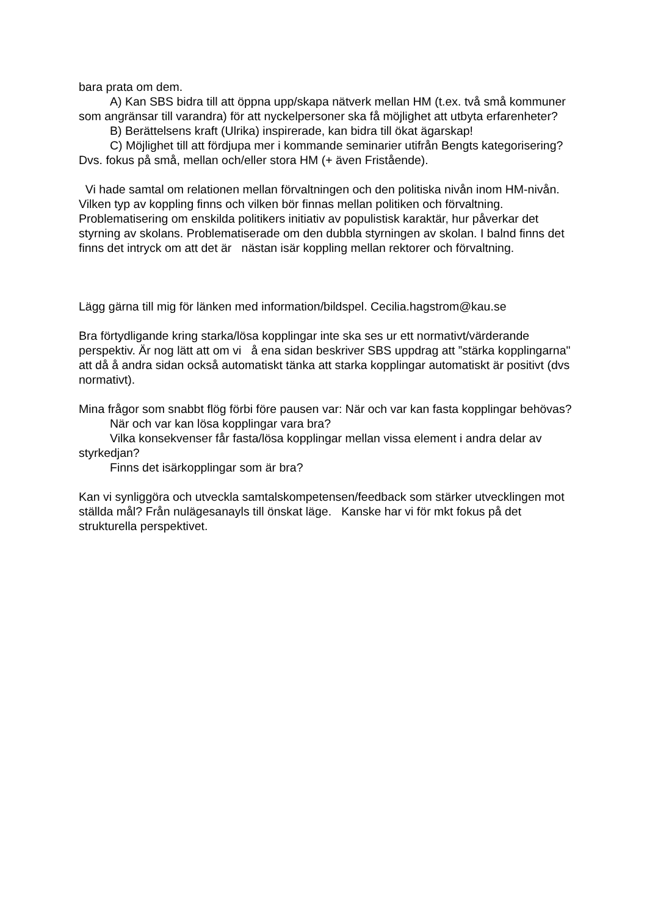bara prata om dem.
A) Kan SBS bidra till att öppna upp/skapa nätverk mellan HM (t.ex. två små kommuner som angränsar till varandra) för att nyckelpersoner ska få möjlighet att utbyta erfarenheter?
B) Berättelsens kraft (Ulrika) inspirerade, kan bidra till ökat ägarskap!
C) Möjlighet till att fördjupa mer i kommande seminarier utifrån Bengts kategorisering? Dvs. fokus på små, mellan och/eller stora HM (+ även Fristående).
Vi hade samtal om relationen mellan förvaltningen och den politiska nivån inom HM-nivån. Vilken typ av koppling finns och vilken bör finnas mellan politiken och förvaltning. Problematisering om enskilda politikers initiativ av populistisk karaktär, hur påverkar det styrning av skolans. Problematiserade om den dubbla styrningen av skolan. I balnd finns det finns det intryck om att det är nästan isär koppling mellan rektorer och förvaltning.
Lägg gärna till mig för länken med information/bildspel. Cecilia.hagstrom@kau.se
Bra förtydligande kring starka/lösa kopplingar inte ska ses ur ett normativt/värderande perspektiv. Är nog lätt att om vi å ena sidan beskriver SBS uppdrag att ”stärka kopplingarna" att då å andra sidan också automatiskt tänka att starka kopplingar automatiskt är positivt (dvs normativt).
Mina frågor som snabbt flög förbi före pausen var: När och var kan fasta kopplingar behövas?
När och var kan lösa kopplingar vara bra?
Vilka konsekvenser får fasta/lösa kopplingar mellan vissa element i andra delar av styrkedjan?
Finns det isärkopplingar som är bra?
Kan vi synliggöra och utveckla samtalskompetensen/feedback som stärker utvecklingen mot ställda mål? Från nulägesanayls till önskat läge. Kanske har vi för mkt fokus på det strukturella perspektivet.